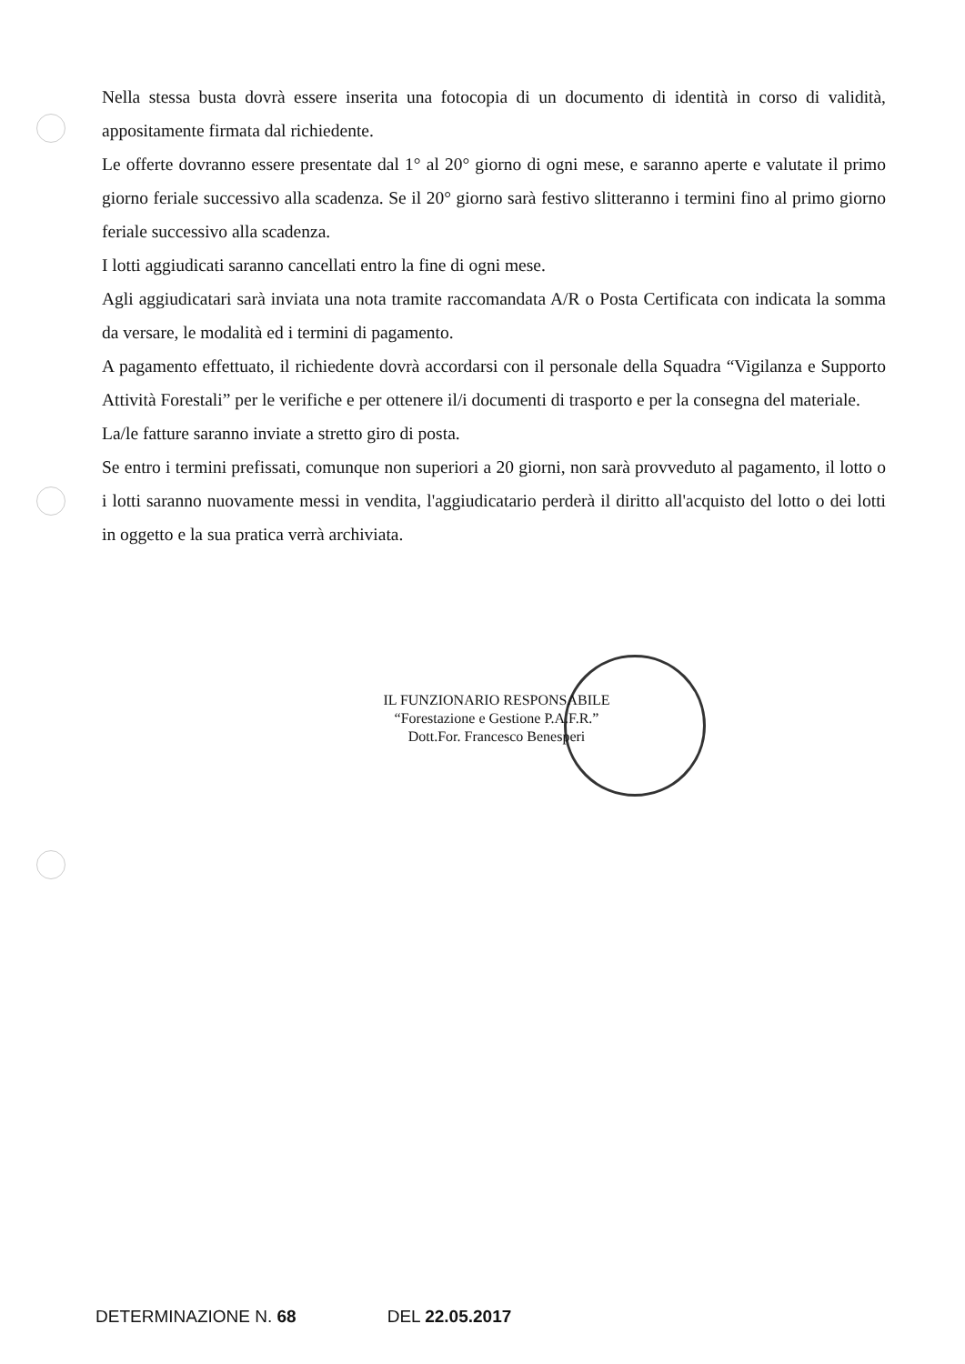Nella stessa busta dovrà essere inserita una fotocopia di un documento di identità in corso di validità, appositamente firmata dal richiedente.
Le offerte dovranno essere presentate dal 1° al 20° giorno di ogni mese, e saranno aperte e valutate il primo giorno feriale successivo alla scadenza. Se il 20° giorno sarà festivo slitteranno i termini fino al primo giorno feriale successivo alla scadenza.
I lotti aggiudicati saranno cancellati entro la fine di ogni mese.
Agli aggiudicatari sarà inviata una nota tramite raccomandata A/R o Posta Certificata con indicata la somma da versare, le modalità ed i termini di pagamento.
A pagamento effettuato, il richiedente dovrà accordarsi con il personale della Squadra “Vigilanza e Supporto Attività Forestali” per le verifiche e per ottenere il/i documenti di trasporto e per la consegna del materiale.
La/le fatture saranno inviate a stretto giro di posta.
Se entro i termini prefissati, comunque non superiori a 20 giorni, non sarà provveduto al pagamento, il lotto o i lotti saranno nuovamente messi in vendita, l'aggiudicatario perderà il diritto all'acquisto del lotto o dei lotti in oggetto e la sua pratica verrà archiviata.
IL FUNZIONARIO RESPONSABILE
“Forestazione e Gestione P.A.F.R.”
Dott.For. Francesco Benesperi
DETERMINAZIONE N. 68 DEL 22.05.2017